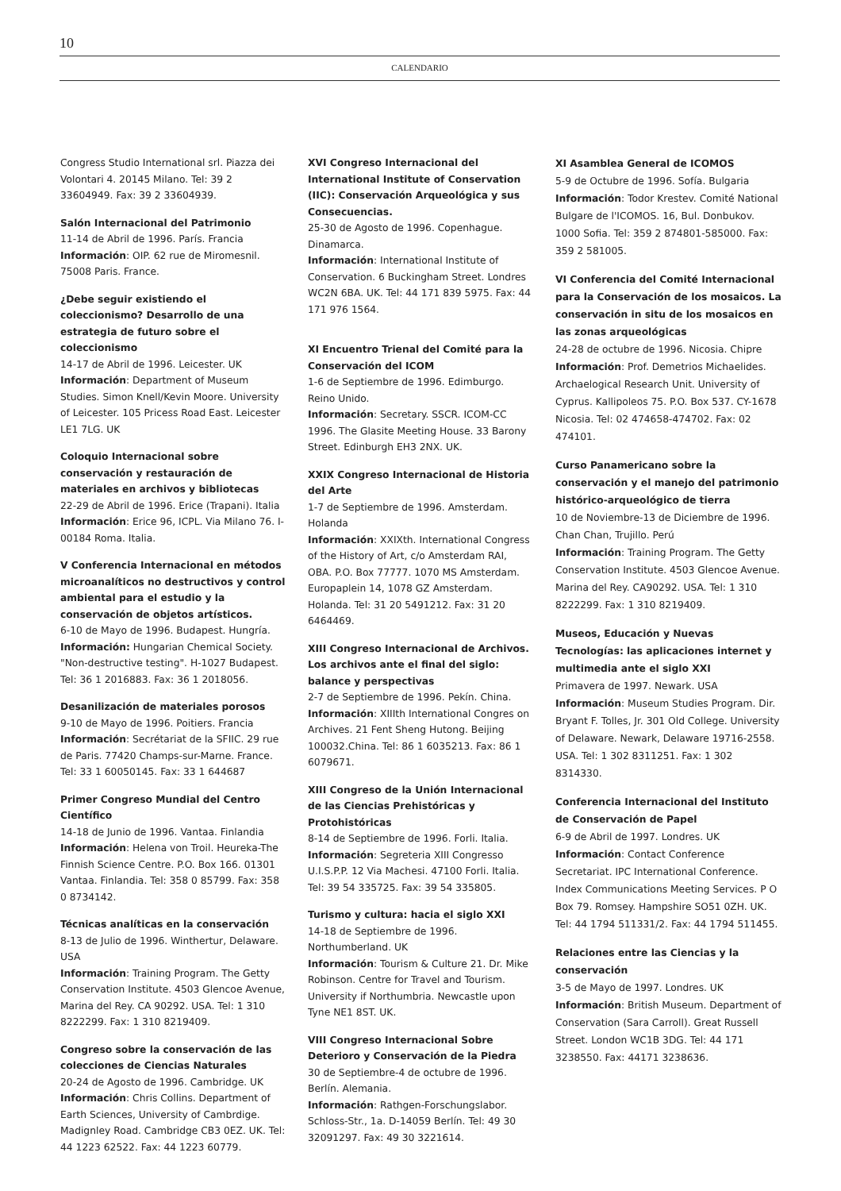10
CALENDARIO
Congress Studio International srl. Piazza dei Volontari 4. 20145 Milano. Tel: 39 2 33604949. Fax: 39 2 33604939.
Salón Internacional del Patrimonio
11-14 de Abril de 1996. París. Francia
Información: OIP. 62 rue de Miromesnil. 75008 Paris. France.
¿Debe seguir existiendo el coleccionismo? Desarrollo de una estrategia de futuro sobre el coleccionismo
14-17 de Abril de 1996. Leicester. UK
Información: Department of Museum Studies. Simon Knell/Kevin Moore. University of Leicester. 105 Pricess Road East. Leicester LE1 7LG. UK
Coloquio Internacional sobre conservación y restauración de materiales en archivos y bibliotecas
22-29 de Abril de 1996. Erice (Trapani). Italia
Información: Erice 96, ICPL. Via Milano 76. I-00184 Roma. Italia.
V Conferencia Internacional en métodos microanalíticos no destructivos y control ambiental para el estudio y la conservación de objetos artísticos.
6-10 de Mayo de 1996. Budapest. Hungría.
Información: Hungarian Chemical Society. "Non-destructive testing". H-1027 Budapest. Tel: 36 1 2016883. Fax: 36 1 2018056.
Desanilización de materiales porosos
9-10 de Mayo de 1996. Poitiers. Francia
Información: Secrétariat de la SFIIC. 29 rue de Paris. 77420 Champs-sur-Marne. France. Tel: 33 1 60050145. Fax: 33 1 644687
Primer Congreso Mundial del Centro Científico
14-18 de Junio de 1996. Vantaa. Finlandia
Información: Helena von Troil. Heureka-The Finnish Science Centre. P.O. Box 166. 01301 Vantaa. Finlandia. Tel: 358 0 85799. Fax: 358 0 8734142.
Técnicas analíticas en la conservación
8-13 de Julio de 1996. Winthertur, Delaware. USA
Información: Training Program. The Getty Conservation Institute. 4503 Glencoe Avenue, Marina del Rey. CA 90292. USA. Tel: 1 310 8222299. Fax: 1 310 8219409.
Congreso sobre la conservación de las colecciones de Ciencias Naturales
20-24 de Agosto de 1996. Cambridge. UK
Información: Chris Collins. Department of Earth Sciences, University of Cambrdige. Madignley Road. Cambridge CB3 0EZ. UK. Tel: 44 1223 62522. Fax: 44 1223 60779.
XVI Congreso Internacional del International Institute of Conservation (IIC): Conservación Arqueológica y sus Consecuencias.
25-30 de Agosto de 1996. Copenhague. Dinamarca.
Información: International Institute of Conservation. 6 Buckingham Street. Londres WC2N 6BA. UK. Tel: 44 171 839 5975. Fax: 44 171 976 1564.
XI Encuentro Trienal del Comité para la Conservación del ICOM
1-6 de Septiembre de 1996. Edimburgo. Reino Unido.
Información: Secretary. SSCR. ICOM-CC 1996. The Glasite Meeting House. 33 Barony Street. Edinburgh EH3 2NX. UK.
XXIX Congreso Internacional de Historia del Arte
1-7 de Septiembre de 1996. Amsterdam. Holanda
Información: XXIXth. International Congress of the History of Art, c/o Amsterdam RAI, OBA. P.O. Box 77777. 1070 MS Amsterdam. Europaplein 14, 1078 GZ Amsterdam. Holanda. Tel: 31 20 5491212. Fax: 31 20 6464469.
XIII Congreso Internacional de Archivos. Los archivos ante el final del siglo: balance y perspectivas
2-7 de Septiembre de 1996. Pekín. China.
Información: XIIIth International Congres on Archives. 21 Fent Sheng Hutong. Beijing 100032.China. Tel: 86 1 6035213. Fax: 86 1 6079671.
XIII Congreso de la Unión Internacional de las Ciencias Prehistóricas y Protohistóricas
8-14 de Septiembre de 1996. Forli. Italia.
Información: Segreteria XIII Congresso U.I.S.P.P. 12 Via Machesi. 47100 Forli. Italia. Tel: 39 54 335725. Fax: 39 54 335805.
Turismo y cultura: hacia el siglo XXI
14-18 de Septiembre de 1996. Northumberland. UK
Información: Tourism & Culture 21. Dr. Mike Robinson. Centre for Travel and Tourism. University if Northumbria. Newcastle upon Tyne NE1 8ST. UK.
VIII Congreso Internacional Sobre Deterioro y Conservación de la Piedra
30 de Septiembre-4 de octubre de 1996. Berlín. Alemania.
Información: Rathgen-Forschungslabor. Schloss-Str., 1a. D-14059 Berlín. Tel: 49 30 32091297. Fax: 49 30 3221614.
XI Asamblea General de ICOMOS
5-9 de Octubre de 1996. Sofía. Bulgaria
Información: Todor Krestev. Comité National Bulgare de l'ICOMOS. 16, Bul. Donbukov. 1000 Sofia. Tel: 359 2 874801-585000. Fax: 359 2 581005.
VI Conferencia del Comité Internacional para la Conservación de los mosaicos. La conservación in situ de los mosaicos en las zonas arqueológicas
24-28 de octubre de 1996. Nicosia. Chipre
Información: Prof. Demetrios Michaelides. Archaelogical Research Unit. University of Cyprus. Kallipoleos 75. P.O. Box 537. CY-1678 Nicosia. Tel: 02 474658-474702. Fax: 02 474101.
Curso Panamericano sobre la conservación y el manejo del patrimonio histórico-arqueológico de tierra
10 de Noviembre-13 de Diciembre de 1996. Chan Chan, Trujillo. Perú
Información: Training Program. The Getty Conservation Institute. 4503 Glencoe Avenue. Marina del Rey. CA90292. USA. Tel: 1 310 8222299. Fax: 1 310 8219409.
Museos, Educación y Nuevas Tecnologías: las aplicaciones internet y multimedia ante el siglo XXI
Primavera de 1997. Newark. USA
Información: Museum Studies Program. Dir. Bryant F. Tolles, Jr. 301 Old College. University of Delaware. Newark, Delaware 19716-2558. USA. Tel: 1 302 8311251. Fax: 1 302 8314330.
Conferencia Internacional del Instituto de Conservación de Papel
6-9 de Abril de 1997. Londres. UK
Información: Contact Conference Secretariat. IPC International Conference. Index Communications Meeting Services. P O Box 79. Romsey. Hampshire SO51 0ZH. UK. Tel: 44 1794 511331/2. Fax: 44 1794 511455.
Relaciones entre las Ciencias y la conservación
3-5 de Mayo de 1997. Londres. UK
Información: British Museum. Department of Conservation (Sara Carroll). Great Russell Street. London WC1B 3DG. Tel: 44 171 3238550. Fax: 44171 3238636.